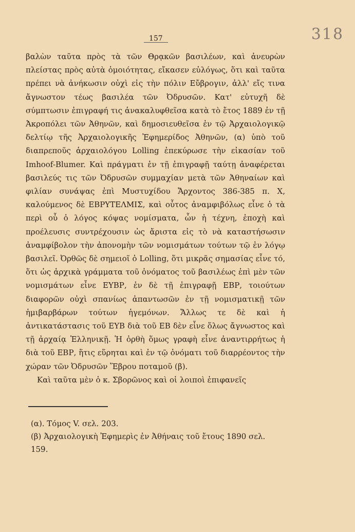157 318
βαλὼν ταῦτα πρὸς τὰ τῶν Θρᾳκῶν βασιλέων, καὶ ἀνευρὼν πλείστας πρὸς αὐτὰ ὁμοιότητας, εἴκασεν εὐλόγως, ὅτι καὶ ταῦτα πρέπει νὰ ἀνήκωσιν οὐχὶ εἰς τὴν πόλιν Εὔβρογιν, ἀλλ' εἴς τινα ἄγνωστον τέως βασιλέα τῶν Ὀδρυσῶν. Κατ' εὐτυχῆ δὲ σύμπτωσιν ἐπιγραφή τις ἀνακαλυφθεῖσα κατὰ τὸ ἔτος 1889 ἐν τῇ Ἀκροπόλει τῶν Ἀθηνῶν, καὶ δημοσιευθεῖσα ἐν τῷ Ἀρχαιολογικῷ δελτίῳ τῆς Ἀρχαιολογικῆς Ἐφημερίδος Ἀθηνῶν, (α) ὑπὸ τοῦ διαπρεποῦς ἀρχαιολόγου Lolling ἐπεκύρωσε τὴν εἰκασίαν τοῦ Imhoof-Blumer. Καὶ πράγματι ἐν τῇ ἐπιγραφῇ ταύτῃ ἀναφέρεται βασιλεύς τις τῶν Ὀδρυσῶν συμμαχίαν μετὰ τῶν Ἀθηναίων καὶ φιλίαν συνάψας ἐπὶ Μυστυχίδου Ἄρχοντος 386-385 π. Χ, καλούμενος δὲ ΕΒΡΥΤΕΛΜΙΣ, καὶ οὗτος ἀναμφιβόλως εἶνε ὁ τὰ περὶ οὗ ὁ λόγος κόψας νομίσματα, ὧν ἡ τέχνη, ἐποχὴ καὶ προέλευσις συντρέχουσιν ὡς ἄριστα εἰς τὸ νὰ καταστήσωσιν ἀναμφίβολον τὴν ἀπονομὴν τῶν νομισμάτων τούτων τῷ ἐν λόγῳ βασιλεῖ. Ὀρθῶς δὲ σημειοῖ ὁ Lolling, ὅτι μικρᾶς σημασίας εἶνε τό, ὅτι ὡς ἀρχικὰ γράμματα τοῦ ὀνόματος τοῦ βασιλέως ἐπὶ μὲν τῶν νομισμάτων εἶνε ΕΥΒΡ, ἐν δὲ τῇ ἐπιγραφῇ ΕΒΡ, τοιούτων διαφορῶν οὐχὶ σπανίως ἀπαντωσῶν ἐν τῇ νομισματικῇ τῶν ἡμιβαρβάρων τούτων ἡγεμόνων. Ἄλλως τε δὲ καὶ ἡ ἀντικατάστασις τοῦ ΕΥΒ διὰ τοῦ ΕΒ δὲν εἶνε ὅλως ἄγνωστος καὶ τῇ ἀρχαίᾳ Ἑλληνικῇ. Ἡ ὀρθὴ ὅμως γραφὴ εἶνε ἀναντιρρήτως ἡ διὰ τοῦ ΕΒΡ, ἥτις εὕρηται καὶ ἐν τῷ ὀνόματι τοῦ διαρρέοντος τὴν χώραν τῶν Ὀδρυσῶν Ἕβρου ποταμοῦ (β).
Καὶ ταῦτα μὲν ὁ κ. Σβορῶνος καὶ οἱ λοιποὶ ἐπιφανεῖς
(α). Τόμος V. σελ. 203.
(β) Ἀρχαιολογικὴ Ἐφημερὶς ἐν Ἀθήναις τοῦ ἔτους 1890 σελ. 159.